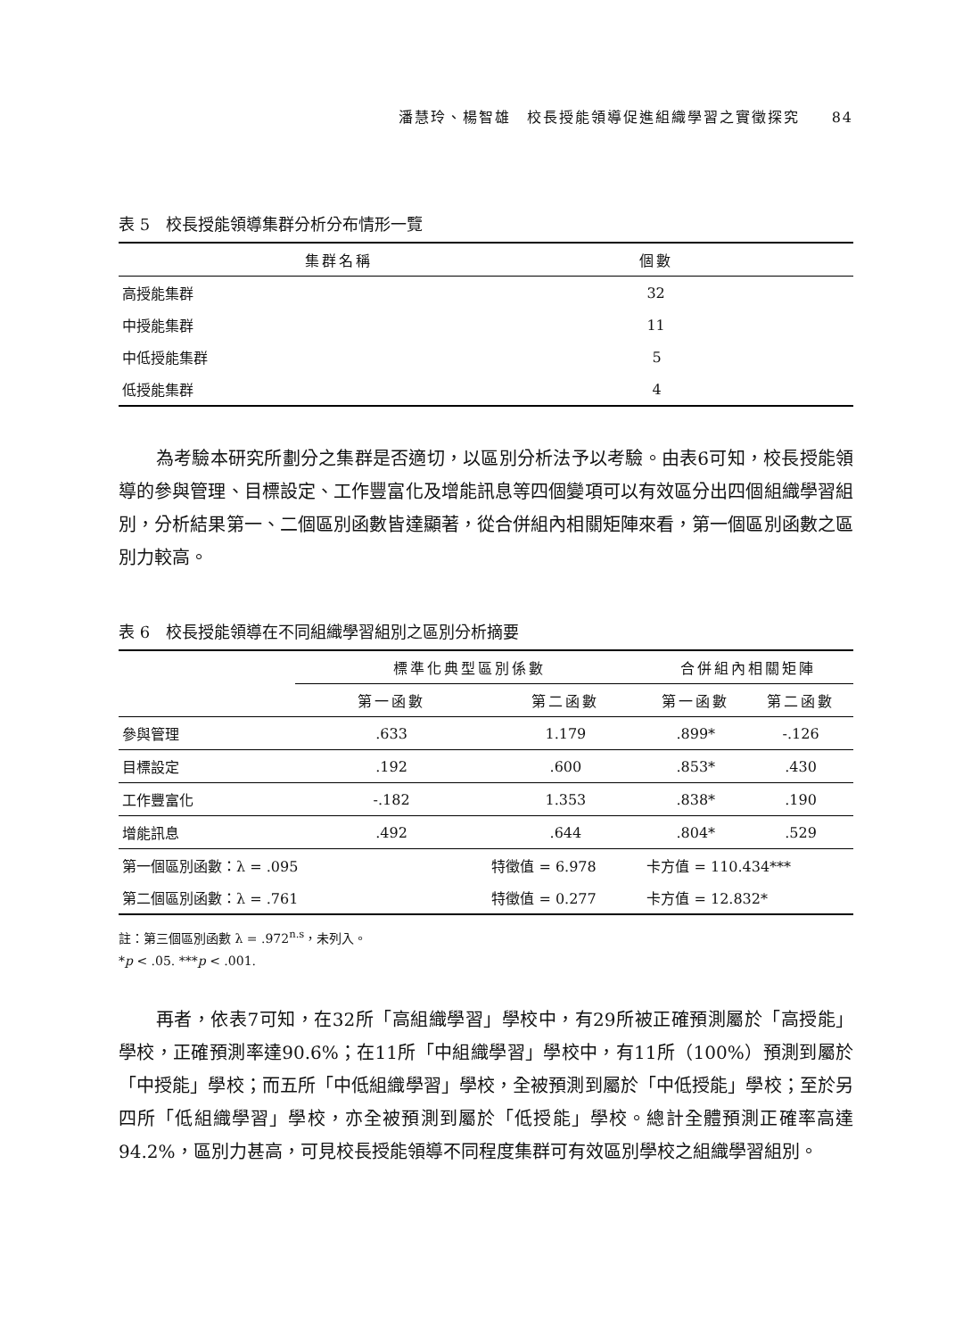潘慧玲、楊智雄　校長授能領導促進組織學習之實徵探究　　84
表 5　校長授能領導集群分析分布情形一覽
| 集群名稱 | 個數 |
| --- | --- |
| 高授能集群 | 32 |
| 中授能集群 | 11 |
| 中低授能集群 | 5 |
| 低授能集群 | 4 |
為考驗本研究所劃分之集群是否適切，以區別分析法予以考驗。由表6可知，校長授能領導的參與管理、目標設定、工作豐富化及增能訊息等四個變項可以有效區分出四個組織學習組別，分析結果第一、二個區別函數皆達顯著，從合併組內相關矩陣來看，第一個區別函數之區別力較高。
表 6　校長授能領導在不同組織學習組別之區別分析摘要
| | 標準化典型區別係數 | | 合併組內相關矩陣 | |
| --- | --- | --- | --- | --- |
| | 第一函數 | 第二函數 | 第一函數 | 第二函數 |
| 參與管理 | .633 | 1.179 | .899* | -.126 |
| 目標設定 | .192 | .600 | .853* | .430 |
| 工作豐富化 | -.182 | 1.353 | .838* | .190 |
| 增能訊息 | .492 | .644 | .804* | .529 |
| 第一個區別函數：λ = .095 | | 特徵值 = 6.978 | 卡方值 = 110.434*** | |
| 第二個區別函數：λ = .761 | | 特徵值 = 0.277 | 卡方值 = 12.832* | |
註：第三個區別函數 λ = .972<sup>n.s</sup>，未列入。
*p < .05. ***p < .001.
再者，依表7可知，在32所「高組織學習」學校中，有29所被正確預測屬於「高授能」學校，正確預測率達90.6%；在11所「中組織學習」學校中，有11所（100%）預測到屬於「中授能」學校；而五所「中低組織學習」學校，全被預測到屬於「中低授能」學校；至於另四所「低組織學習」學校，亦全被預測到屬於「低授能」學校。總計全體預測正確率高達94.2%，區別力甚高，可見校長授能領導不同程度集群可有效區別學校之組織學習組別。